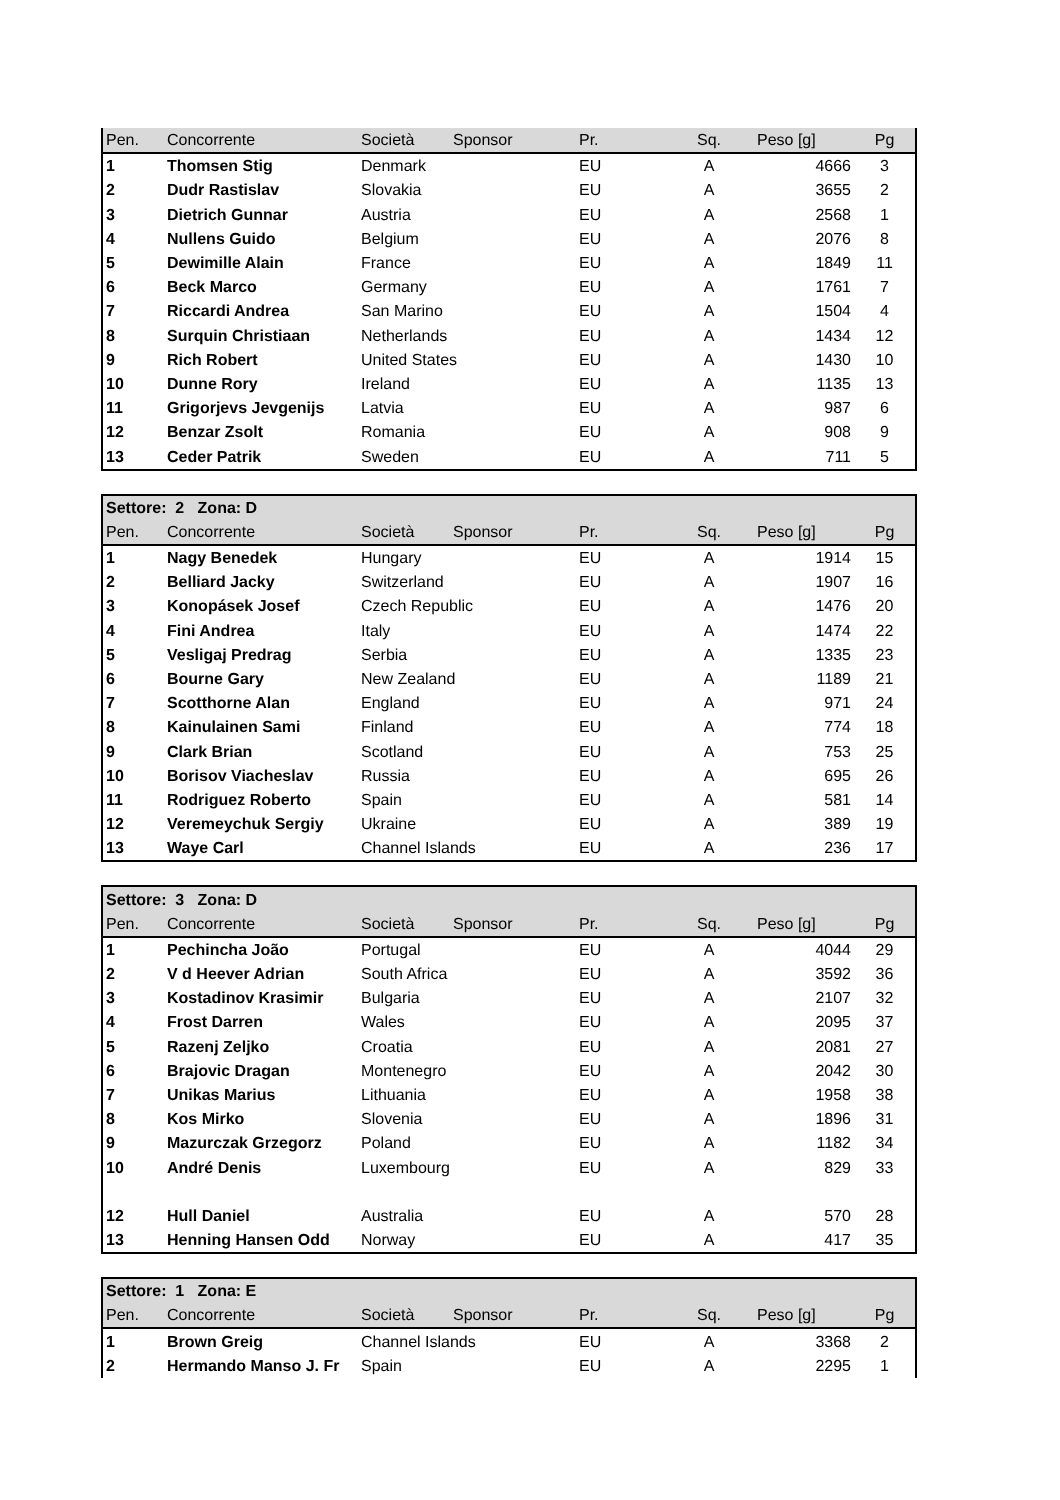| Pen. | Concorrente | Società | Sponsor | Pr. | Sq. | Peso [g] | Pg |
| --- | --- | --- | --- | --- | --- | --- | --- |
| 1 | Thomsen Stig | Denmark | | EU | A | 4666 | 3 |
| 2 | Dudr Rastislav | Slovakia | | EU | A | 3655 | 2 |
| 3 | Dietrich Gunnar | Austria | | EU | A | 2568 | 1 |
| 4 | Nullens Guido | Belgium | | EU | A | 2076 | 8 |
| 5 | Dewimille Alain | France | | EU | A | 1849 | 11 |
| 6 | Beck Marco | Germany | | EU | A | 1761 | 7 |
| 7 | Riccardi Andrea | San Marino | | EU | A | 1504 | 4 |
| 8 | Surquin Christiaan | Netherlands | | EU | A | 1434 | 12 |
| 9 | Rich Robert | United States | | EU | A | 1430 | 10 |
| 10 | Dunne Rory | Ireland | | EU | A | 1135 | 13 |
| 11 | Grigorjevs Jevgenijs | Latvia | | EU | A | 987 | 6 |
| 12 | Benzar Zsolt | Romania | | EU | A | 908 | 9 |
| 13 | Ceder Patrik | Sweden | | EU | A | 711 | 5 |
| Settore: 2 Zona: D | | | | | | | |
| --- | --- | --- | --- | --- | --- | --- | --- |
| Pen. | Concorrente | Società | Sponsor | Pr. | Sq. | Peso [g] | Pg |
| 1 | Nagy Benedek | Hungary | | EU | A | 1914 | 15 |
| 2 | Belliard Jacky | Switzerland | | EU | A | 1907 | 16 |
| 3 | Konopásek Josef | Czech Republic | | EU | A | 1476 | 20 |
| 4 | Fini Andrea | Italy | | EU | A | 1474 | 22 |
| 5 | Vesligaj Predrag | Serbia | | EU | A | 1335 | 23 |
| 6 | Bourne Gary | New Zealand | | EU | A | 1189 | 21 |
| 7 | Scotthorne Alan | England | | EU | A | 971 | 24 |
| 8 | Kainulainen Sami | Finland | | EU | A | 774 | 18 |
| 9 | Clark Brian | Scotland | | EU | A | 753 | 25 |
| 10 | Borisov Viacheslav | Russia | | EU | A | 695 | 26 |
| 11 | Rodriguez Roberto | Spain | | EU | A | 581 | 14 |
| 12 | Veremeychuk Sergiy | Ukraine | | EU | A | 389 | 19 |
| 13 | Waye Carl | Channel Islands | | EU | A | 236 | 17 |
| Settore: 3 Zona: D | | | | | | | |
| --- | --- | --- | --- | --- | --- | --- | --- |
| Pen. | Concorrente | Società | Sponsor | Pr. | Sq. | Peso [g] | Pg |
| 1 | Pechincha João | Portugal | | EU | A | 4044 | 29 |
| 2 | V d Heever Adrian | South Africa | | EU | A | 3592 | 36 |
| 3 | Kostadinov Krasimir | Bulgaria | | EU | A | 2107 | 32 |
| 4 | Frost Darren | Wales | | EU | A | 2095 | 37 |
| 5 | Razenj Zeljko | Croatia | | EU | A | 2081 | 27 |
| 6 | Brajovic Dragan | Montenegro | | EU | A | 2042 | 30 |
| 7 | Unikas Marius | Lithuania | | EU | A | 1958 | 38 |
| 8 | Kos Mirko | Slovenia | | EU | A | 1896 | 31 |
| 9 | Mazurczak Grzegorz | Poland | | EU | A | 1182 | 34 |
| 10 | André Denis | Luxembourg | | EU | A | 829 | 33 |
| 12 | Hull Daniel | Australia | | EU | A | 570 | 28 |
| 13 | Henning Hansen Odd | Norway | | EU | A | 417 | 35 |
| Settore: 1 Zona: E | | | | | | | |
| --- | --- | --- | --- | --- | --- | --- | --- |
| Pen. | Concorrente | Società | Sponsor | Pr. | Sq. | Peso [g] | Pg |
| 1 | Brown Greig | Channel Islands | | EU | A | 3368 | 2 |
| 2 | Hermando Manso J. Fr | Spain | | EU | A | 2295 | 1 |